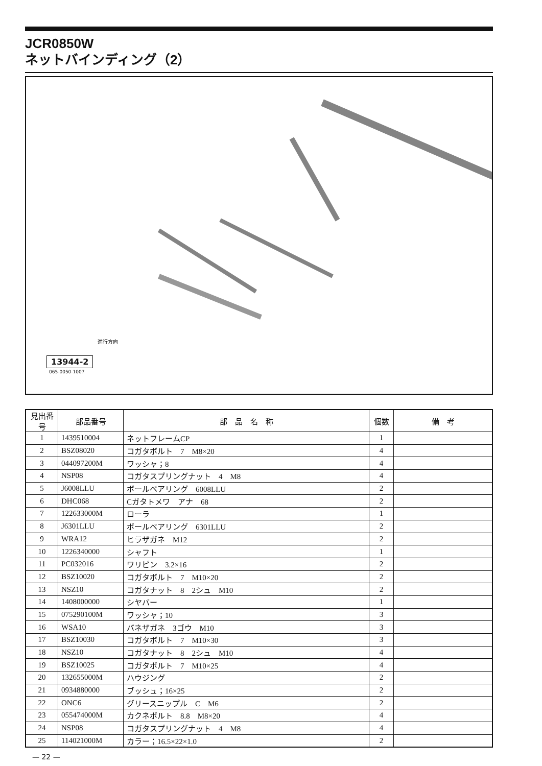JCR0850W
ネットバインディング（2）
進行方向
13944-2
065-0050-1007
| 見出番号 | 部品番号 | 部 品 名 称 | 個数 | 備 考 |
| --- | --- | --- | --- | --- |
| 1 | 1439510004 | ネットフレームCP | 1 | |
| 2 | BSZ08020 | コガタボルト 7 M8×20 | 4 | |
| 3 | 044097200M | ワッシャ；8 | 4 | |
| 4 | NSP08 | コガタスプリングナット 4 M8 | 4 | |
| 5 | J6008LLU | ボールベアリング 6008LLU | 2 | |
| 6 | DHC068 | Cガタトメワ アナ 68 | 2 | |
| 7 | 122633000M | ローラ | 1 | |
| 8 | J6301LLU | ボールベアリング 6301LLU | 2 | |
| 9 | WRA12 | ヒラザガネ M12 | 2 | |
| 10 | 1226340000 | シャフト | 1 | |
| 11 | PC032016 | ワリピン 3.2×16 | 2 | |
| 12 | BSZ10020 | コガタボルト 7 M10×20 | 2 | |
| 13 | NSZ10 | コガタナット 8 2シュ M10 | 2 | |
| 14 | 1408000000 | シヤバー | 1 | |
| 15 | 075290100M | ワッシャ；10 | 3 | |
| 16 | WSA10 | バネザガネ 3ゴウ M10 | 3 | |
| 17 | BSZ10030 | コガタボルト 7 M10×30 | 3 | |
| 18 | NSZ10 | コガタナット 8 2シュ M10 | 4 | |
| 19 | BSZ10025 | コガタボルト 7 M10×25 | 4 | |
| 20 | 132655000M | ハウジング | 2 | |
| 21 | 0934880000 | ブッシュ；16×25 | 2 | |
| 22 | ONC6 | グリースニップル C M6 | 2 | |
| 23 | 055474000M | カクネボルト 8.8 M8×20 | 4 | |
| 24 | NSP08 | コガタスプリングナット 4 M8 | 4 | |
| 25 | 114021000M | カラー；16.5×22×1.0 | 2 | |
— 22 —